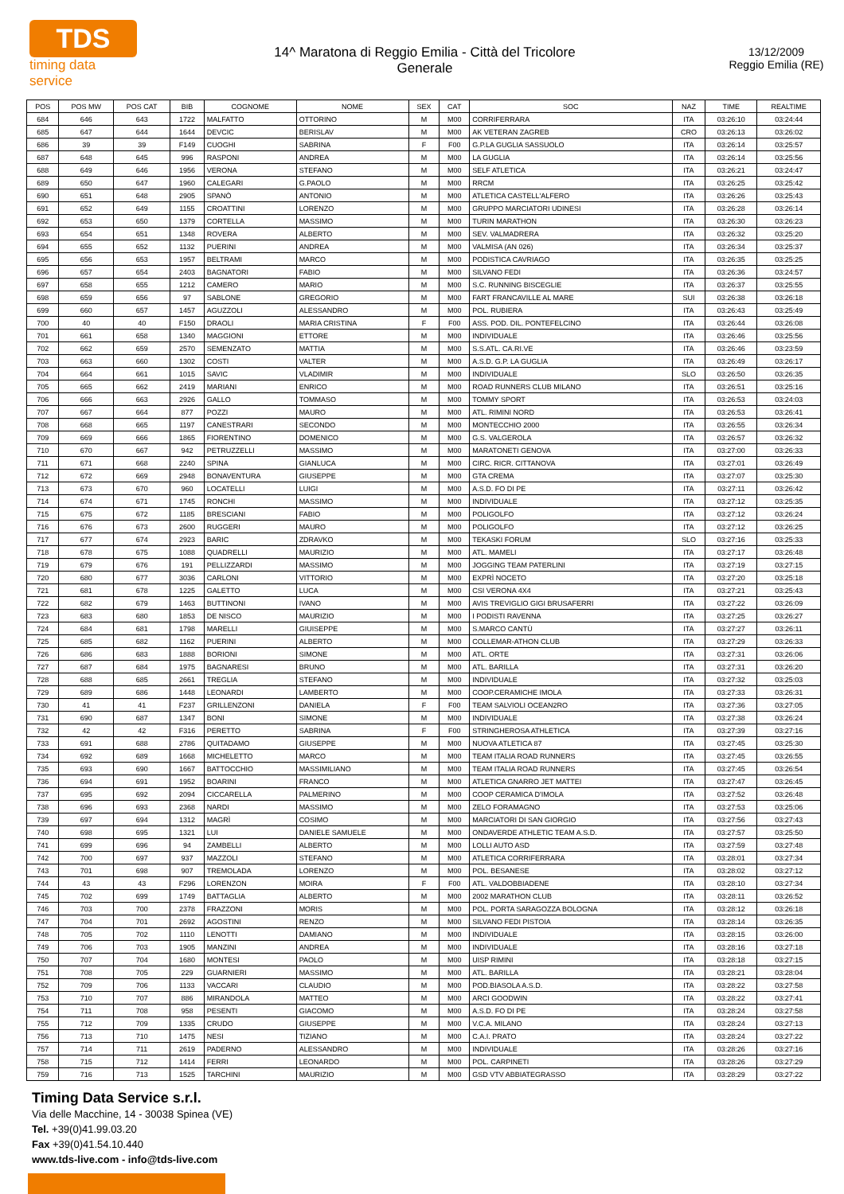TDS
timing data service
14^ Maratona di Reggio Emilia - Città del Tricolore
Generale
13/12/2009
Reggio Emilia (RE)
| POS | POS MW | POS CAT | BIB | COGNOME | NOME | SEX | CAT | SOC | NAZ | TIME | REALTIME |
| --- | --- | --- | --- | --- | --- | --- | --- | --- | --- | --- | --- |
| 684 | 646 | 643 | 1722 | MALFATTO | OTTORINO | M | M00 | CORRIFERRARA | ITA | 03:26:10 | 03:24:44 |
| 685 | 647 | 644 | 1644 | DEVCIC | BERISLAV | M | M00 | AK VETERAN ZAGREB | CRO | 03:26:13 | 03:26:02 |
| 686 | 39 | 39 | F149 | CUOGHI | SABRINA | F | F00 | G.P.LA GUGLIA SASSUOLO | ITA | 03:26:14 | 03:25:57 |
| 687 | 648 | 645 | 996 | RASPONI | ANDREA | M | M00 | LA GUGLIA | ITA | 03:26:14 | 03:25:56 |
| 688 | 649 | 646 | 1956 | VERONA | STEFANO | M | M00 | SELF ATLETICA | ITA | 03:26:21 | 03:24:47 |
| 689 | 650 | 647 | 1960 | CALEGARI | G.PAOLO | M | M00 | RRCM | ITA | 03:26:25 | 03:25:42 |
| 690 | 651 | 648 | 2905 | SPANÒ | ANTONIO | M | M00 | ATLETICA CASTELL'ALFERO | ITA | 03:26:26 | 03:25:43 |
| 691 | 652 | 649 | 1155 | CROATTINI | LORENZO | M | M00 | GRUPPO MARCIATORI UDINESI | ITA | 03:26:28 | 03:26:14 |
| 692 | 653 | 650 | 1379 | CORTELLA | MASSIMO | M | M00 | TURIN MARATHON | ITA | 03:26:30 | 03:26:23 |
| 693 | 654 | 651 | 1348 | ROVERA | ALBERTO | M | M00 | SEV. VALMADRERA | ITA | 03:26:32 | 03:25:20 |
| 694 | 655 | 652 | 1132 | PUERINI | ANDREA | M | M00 | VALMISA (AN 026) | ITA | 03:26:34 | 03:25:37 |
| 695 | 656 | 653 | 1957 | BELTRAMI | MARCO | M | M00 | PODISTICA CAVRIAGO | ITA | 03:26:35 | 03:25:25 |
| 696 | 657 | 654 | 2403 | BAGNATORI | FABIO | M | M00 | SILVANO FEDI | ITA | 03:26:36 | 03:24:57 |
| 697 | 658 | 655 | 1212 | CAMERO | MARIO | M | M00 | S.C. RUNNING BISCEGLIE | ITA | 03:26:37 | 03:25:55 |
| 698 | 659 | 656 | 97 | SABLONE | GREGORIO | M | M00 | FART FRANCAVILLE AL MARE | SUI | 03:26:38 | 03:26:18 |
| 699 | 660 | 657 | 1457 | AGUZZOLI | ALESSANDRO | M | M00 | POL. RUBIERA | ITA | 03:26:43 | 03:25:49 |
| 700 | 40 | 40 | F150 | DRAOLI | MARIA CRISTINA | F | F00 | ASS. POD. DIL. PONTEFELCINO | ITA | 03:26:44 | 03:26:08 |
| 701 | 661 | 658 | 1340 | MAGGIONI | ETTORE | M | M00 | INDIVIDUALE | ITA | 03:26:46 | 03:25:56 |
| 702 | 662 | 659 | 2570 | SEMENZATO | MATTIA | M | M00 | S.S.ATL. CA.RI.VE | ITA | 03:26:46 | 03:23:59 |
| 703 | 663 | 660 | 1302 | COSTI | VALTER | M | M00 | A.S.D. G.P. LA GUGLIA | ITA | 03:26:49 | 03:26:17 |
| 704 | 664 | 661 | 1015 | SAVIC | VLADIMIR | M | M00 | INDIVIDUALE | SLO | 03:26:50 | 03:26:35 |
| 705 | 665 | 662 | 2419 | MARIANI | ENRICO | M | M00 | ROAD RUNNERS CLUB MILANO | ITA | 03:26:51 | 03:25:16 |
| 706 | 666 | 663 | 2926 | GALLO | TOMMASO | M | M00 | TOMMY SPORT | ITA | 03:26:53 | 03:24:03 |
| 707 | 667 | 664 | 877 | POZZI | MAURO | M | M00 | ATL. RIMINI NORD | ITA | 03:26:53 | 03:26:41 |
| 708 | 668 | 665 | 1197 | CANESTRARI | SECONDO | M | M00 | MONTECCHIO 2000 | ITA | 03:26:55 | 03:26:34 |
| 709 | 669 | 666 | 1865 | FIORENTINO | DOMENICO | M | M00 | G.S. VALGEROLA | ITA | 03:26:57 | 03:26:32 |
| 710 | 670 | 667 | 942 | PETRUZZELLI | MASSIMO | M | M00 | MARATONETI GENOVA | ITA | 03:27:00 | 03:26:33 |
| 711 | 671 | 668 | 2240 | SPINA | GIANLUCA | M | M00 | CIRC. RICR. CITTANOVA | ITA | 03:27:01 | 03:26:49 |
| 712 | 672 | 669 | 2948 | BONAVENTURA | GIUSEPPE | M | M00 | GTA CREMA | ITA | 03:27:07 | 03:25:30 |
| 713 | 673 | 670 | 960 | LOCATELLI | LUIGI | M | M00 | A.S.D. FO DI PE | ITA | 03:27:11 | 03:26:42 |
| 714 | 674 | 671 | 1745 | RONCHI | MASSIMO | M | M00 | INDIVIDUALE | ITA | 03:27:12 | 03:25:35 |
| 715 | 675 | 672 | 1185 | BRESCIANI | FABIO | M | M00 | POLIGOLFO | ITA | 03:27:12 | 03:26:24 |
| 716 | 676 | 673 | 2600 | RUGGERI | MAURO | M | M00 | POLIGOLFO | ITA | 03:27:12 | 03:26:25 |
| 717 | 677 | 674 | 2923 | BARIC | ZDRAVKO | M | M00 | TEKASKI FORUM | SLO | 03:27:16 | 03:25:33 |
| 718 | 678 | 675 | 1088 | QUADRELLI | MAURIZIO | M | M00 | ATL. MAMELI | ITA | 03:27:17 | 03:26:48 |
| 719 | 679 | 676 | 191 | PELLIZZARDI | MASSIMO | M | M00 | JOGGING TEAM PATERLINI | ITA | 03:27:19 | 03:27:15 |
| 720 | 680 | 677 | 3036 | CARLONI | VITTORIO | M | M00 | EXPRÌ NOCETO | ITA | 03:27:20 | 03:25:18 |
| 721 | 681 | 678 | 1225 | GALETTO | LUCA | M | M00 | CSI VERONA 4X4 | ITA | 03:27:21 | 03:25:43 |
| 722 | 682 | 679 | 1463 | BUTTINONI | IVANO | M | M00 | AVIS TREVIGLIO GIGI BRUSAFERRI | ITA | 03:27:22 | 03:26:09 |
| 723 | 683 | 680 | 1853 | DE NISCO | MAURIZIO | M | M00 | I PODISTI RAVENNA | ITA | 03:27:25 | 03:26:27 |
| 724 | 684 | 681 | 1798 | MARELLI | GIUISEPPE | M | M00 | S.MARCO CANTÙ | ITA | 03:27:27 | 03:26:11 |
| 725 | 685 | 682 | 1162 | PUERINI | ALBERTO | M | M00 | COLLEMAR-ATHON CLUB | ITA | 03:27:29 | 03:26:33 |
| 726 | 686 | 683 | 1888 | BORIONI | SIMONE | M | M00 | ATL. ORTE | ITA | 03:27:31 | 03:26:06 |
| 727 | 687 | 684 | 1975 | BAGNARESI | BRUNO | M | M00 | ATL. BARILLA | ITA | 03:27:31 | 03:26:20 |
| 728 | 688 | 685 | 2661 | TREGLIA | STEFANO | M | M00 | INDIVIDUALE | ITA | 03:27:32 | 03:25:03 |
| 729 | 689 | 686 | 1448 | LEONARDI | LAMBERTO | M | M00 | COOP.CERAMICHE IMOLA | ITA | 03:27:33 | 03:26:31 |
| 730 | 41 | 41 | F237 | GRILLENZONI | DANIELA | F | F00 | TEAM SALVIOLI OCEAN2RO | ITA | 03:27:36 | 03:27:05 |
| 731 | 690 | 687 | 1347 | BONI | SIMONE | M | M00 | INDIVIDUALE | ITA | 03:27:38 | 03:26:24 |
| 732 | 42 | 42 | F316 | PERETTO | SABRINA | F | F00 | STRINGHEROSA ATHLETICA | ITA | 03:27:39 | 03:27:16 |
| 733 | 691 | 688 | 2786 | QUITADAMO | GIUSEPPE | M | M00 | NUOVA ATLETICA 87 | ITA | 03:27:45 | 03:25:30 |
| 734 | 692 | 689 | 1668 | MICHELETTO | MARCO | M | M00 | TEAM ITALIA ROAD RUNNERS | ITA | 03:27:45 | 03:26:55 |
| 735 | 693 | 690 | 1667 | BATTOCCHIO | MASSIMILIANO | M | M00 | TEAM ITALIA ROAD RUNNERS | ITA | 03:27:45 | 03:26:54 |
| 736 | 694 | 691 | 1952 | BOARINI | FRANCO | M | M00 | ATLETICA GNARRO JET MATTEI | ITA | 03:27:47 | 03:26:45 |
| 737 | 695 | 692 | 2094 | CICCARELLA | PALMERINO | M | M00 | COOP CERAMICA D'IMOLA | ITA | 03:27:52 | 03:26:48 |
| 738 | 696 | 693 | 2368 | NARDI | MASSIMO | M | M00 | ZELO FORAMAGNO | ITA | 03:27:53 | 03:25:06 |
| 739 | 697 | 694 | 1312 | MAGRÌ | COSIMO | M | M00 | MARCIATORI DI SAN GIORGIO | ITA | 03:27:56 | 03:27:43 |
| 740 | 698 | 695 | 1321 | LUI | DANIELE SAMUELE | M | M00 | ONDAVERDE ATHLETIC TEAM A.S.D. | ITA | 03:27:57 | 03:25:50 |
| 741 | 699 | 696 | 94 | ZAMBELLI | ALBERTO | M | M00 | LOLLI AUTO ASD | ITA | 03:27:59 | 03:27:48 |
| 742 | 700 | 697 | 937 | MAZZOLI | STEFANO | M | M00 | ATLETICA CORRIFERRARA | ITA | 03:28:01 | 03:27:34 |
| 743 | 701 | 698 | 907 | TREMOLADA | LORENZO | M | M00 | POL. BESANESE | ITA | 03:28:02 | 03:27:12 |
| 744 | 43 | 43 | F296 | LORENZON | MOIRA | F | F00 | ATL. VALDOBBIADENE | ITA | 03:28:10 | 03:27:34 |
| 745 | 702 | 699 | 1749 | BATTAGLIA | ALBERTO | M | M00 | 2002 MARATHON CLUB | ITA | 03:28:11 | 03:26:52 |
| 746 | 703 | 700 | 2378 | FRAZZONI | MORIS | M | M00 | POL. PORTA SARAGOZZA BOLOGNA | ITA | 03:28:12 | 03:26:18 |
| 747 | 704 | 701 | 2692 | AGOSTINI | RENZO | M | M00 | SILVANO FEDI PISTOIA | ITA | 03:28:14 | 03:26:35 |
| 748 | 705 | 702 | 1110 | LENOTTI | DAMIANO | M | M00 | INDIVIDUALE | ITA | 03:28:15 | 03:26:00 |
| 749 | 706 | 703 | 1905 | MANZINI | ANDREA | M | M00 | INDIVIDUALE | ITA | 03:28:16 | 03:27:18 |
| 750 | 707 | 704 | 1680 | MONTESI | PAOLO | M | M00 | UISP RIMINI | ITA | 03:28:18 | 03:27:15 |
| 751 | 708 | 705 | 229 | GUARNIERI | MASSIMO | M | M00 | ATL. BARILLA | ITA | 03:28:21 | 03:28:04 |
| 752 | 709 | 706 | 1133 | VACCARI | CLAUDIO | M | M00 | POD.BIASOLA A.S.D. | ITA | 03:28:22 | 03:27:58 |
| 753 | 710 | 707 | 886 | MIRANDOLA | MATTEO | M | M00 | ARCI GOODWIN | ITA | 03:28:22 | 03:27:41 |
| 754 | 711 | 708 | 958 | PESENTI | GIACOMO | M | M00 | A.S.D. FO DI PE | ITA | 03:28:24 | 03:27:58 |
| 755 | 712 | 709 | 1335 | CRUDO | GIUSEPPE | M | M00 | V.C.A. MILANO | ITA | 03:28:24 | 03:27:13 |
| 756 | 713 | 710 | 1475 | NESI | TIZIANO | M | M00 | C.A.I. PRATO | ITA | 03:28:24 | 03:27:22 |
| 757 | 714 | 711 | 2619 | PADERNO | ALESSANDRO | M | M00 | INDIVIDUALE | ITA | 03:28:26 | 03:27:16 |
| 758 | 715 | 712 | 1414 | FERRI | LEONARDO | M | M00 | POL. CARPINETI | ITA | 03:28:26 | 03:27:29 |
| 759 | 716 | 713 | 1525 | TARCHINI | MAURIZIO | M | M00 | GSD VTV ABBIATEGRASSO | ITA | 03:28:29 | 03:27:22 |
Timing Data Service s.r.l.
Via delle Macchine, 14 - 30038 Spinea (VE)
Tel. +39(0)41.99.03.20
Fax +39(0)41.54.10.440
www.tds-live.com - info@tds-live.com